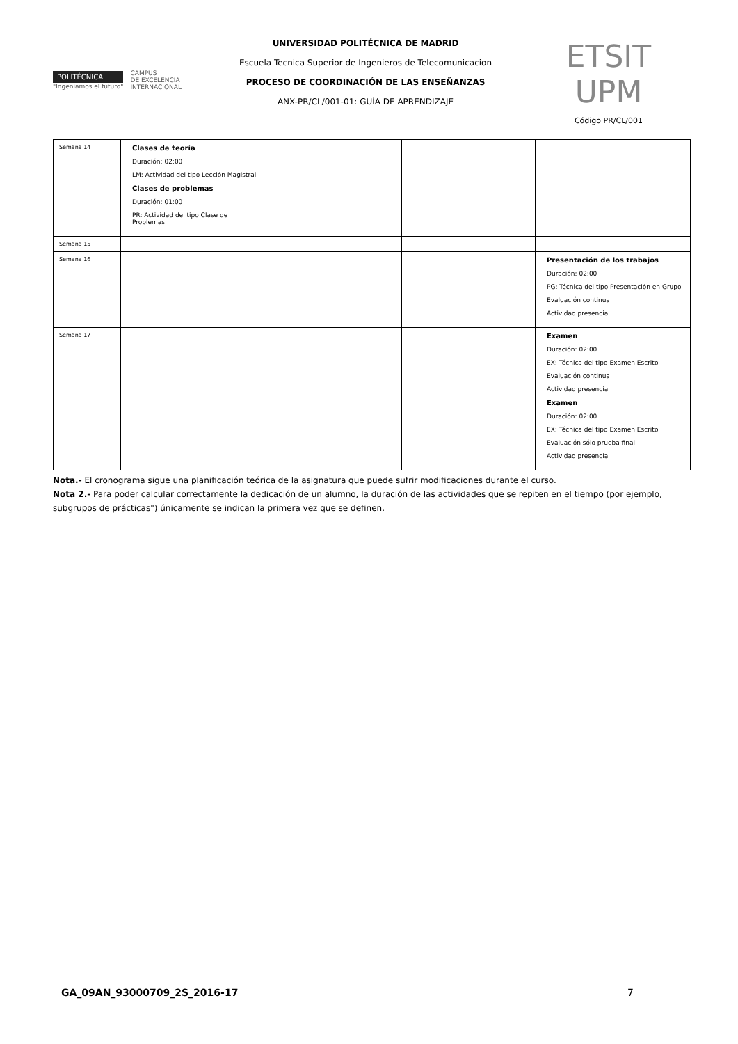POLITÉCNICA
"Ingeniamos el futuro"
CAMPUS
DE EXCELENCIA
INTERNACIONAL
UNIVERSIDAD POLITÉCNICA DE MADRID
Escuela Tecnica Superior de Ingenieros de Telecomunicacion
PROCESO DE COORDINACIÓN DE LAS ENSEÑANZAS
ANX-PR/CL/001-01: GUÍA DE APRENDIZAJE
ETSIT UPM
Código PR/CL/001
| Semana 14 | Clases de teoría Duración: 02:00 LM: Actividad del tipo Lección Magistral Clases de problemas Duración: 01:00 PR: Actividad del tipo Clase de Problemas | | | |
| Semana 15 | | | | |
| Semana 16 | | | | Presentación de los trabajos Duración: 02:00 PG: Técnica del tipo Presentación en Grupo Evaluación continua Actividad presencial |
| Semana 17 | | | | Examen Duración: 02:00 EX: Técnica del tipo Examen Escrito Evaluación continua Actividad presencial Examen Duración: 02:00 EX: Técnica del tipo Examen Escrito Evaluación sólo prueba final Actividad presencial |
Nota.- El cronograma sigue una planificación teórica de la asignatura que puede sufrir modificaciones durante el curso.
Nota 2.- Para poder calcular correctamente la dedicación de un alumno, la duración de las actividades que se repiten en el tiempo (por ejemplo, subgrupos de prácticas") únicamente se indican la primera vez que se definen.
GA_09AN_93000709_2S_2016-17 7